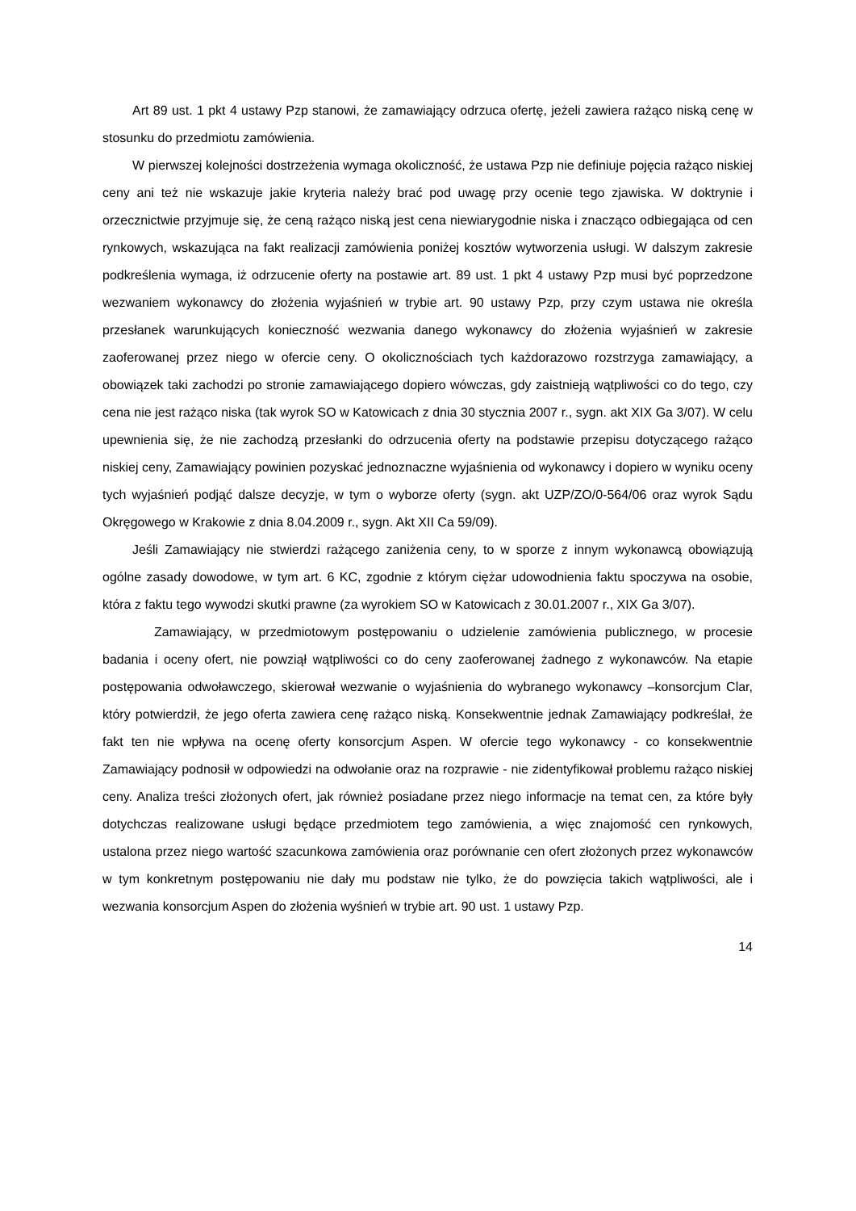Art 89 ust. 1 pkt 4 ustawy Pzp stanowi, że zamawiający odrzuca ofertę, jeżeli zawiera rażąco niską cenę w stosunku do przedmiotu zamówienia.
W pierwszej kolejności dostrzeżenia wymaga okoliczność, że ustawa Pzp nie definiuje pojęcia rażąco niskiej ceny ani też nie wskazuje jakie kryteria należy brać pod uwagę przy ocenie tego zjawiska. W doktrynie i orzecznictwie przyjmuje się, że ceną rażąco niską jest cena niewiarygodnie niska i znacząco odbiegająca od cen rynkowych, wskazująca na fakt realizacji zamówienia poniżej kosztów wytworzenia usługi. W dalszym zakresie podkreślenia wymaga, iż odrzucenie oferty na postawie art. 89 ust. 1 pkt 4 ustawy Pzp musi być poprzedzone wezwaniem wykonawcy do złożenia wyjaśnień w trybie art. 90 ustawy Pzp, przy czym ustawa nie określa przesłanek warunkujących konieczność wezwania danego wykonawcy do złożenia wyjaśnień w zakresie zaoferowanej przez niego w ofercie ceny. O okolicznościach tych każdorazowo rozstrzyga zamawiający, a obowiązek taki zachodzi po stronie zamawiającego dopiero wówczas, gdy zaistnieją wątpliwości co do tego, czy cena nie jest rażąco niska (tak wyrok SO w Katowicach z dnia 30 stycznia 2007 r., sygn. akt XIX Ga 3/07). W celu upewnienia się, że nie zachodzą przesłanki do odrzucenia oferty na podstawie przepisu dotyczącego rażąco niskiej ceny, Zamawiający powinien pozyskać jednoznaczne wyjaśnienia od wykonawcy i dopiero w wyniku oceny tych wyjaśnień podjąć dalsze decyzje, w tym o wyborze oferty (sygn. akt UZP/ZO/0-564/06 oraz wyrok Sądu Okręgowego w Krakowie z dnia 8.04.2009 r., sygn. Akt XII Ca 59/09).
Jeśli Zamawiający nie stwierdzi rażącego zaniżenia ceny, to w sporze z innym wykonawcą obowiązują ogólne zasady dowodowe, w tym art. 6 KC, zgodnie z którym ciężar udowodnienia faktu spoczywa na osobie, która z faktu tego wywodzi skutki prawne (za wyrokiem SO w Katowicach z 30.01.2007 r., XIX Ga 3/07).
Zamawiający, w przedmiotowym postępowaniu o udzielenie zamówienia publicznego, w procesie badania i oceny ofert, nie powziął wątpliwości co do ceny zaoferowanej żadnego z wykonawców. Na etapie postępowania odwoławczego, skierował wezwanie o wyjaśnienia do wybranego wykonawcy –konsorcjum Clar, który potwierdził, że jego oferta zawiera cenę rażąco niską. Konsekwentnie jednak Zamawiający podkreślał, że fakt ten nie wpływa na ocenę oferty konsorcjum Aspen. W ofercie tego wykonawcy - co konsekwentnie Zamawiający podnosił w odpowiedzi na odwołanie oraz na rozprawie - nie zidentyfikował problemu rażąco niskiej ceny. Analiza treści złożonych ofert, jak również posiadane przez niego informacje na temat cen, za które były dotychczas realizowane usługi będące przedmiotem tego zamówienia, a więc znajomość cen rynkowych, ustalona przez niego wartość szacunkowa zamówienia oraz porównanie cen ofert złożonych przez wykonawców w tym konkretnym postępowaniu nie dały mu podstaw nie tylko, że do powzięcia takich wątpliwości, ale i wezwania konsorcjum Aspen do złożenia wyśnień w trybie art. 90 ust. 1 ustawy Pzp.
14